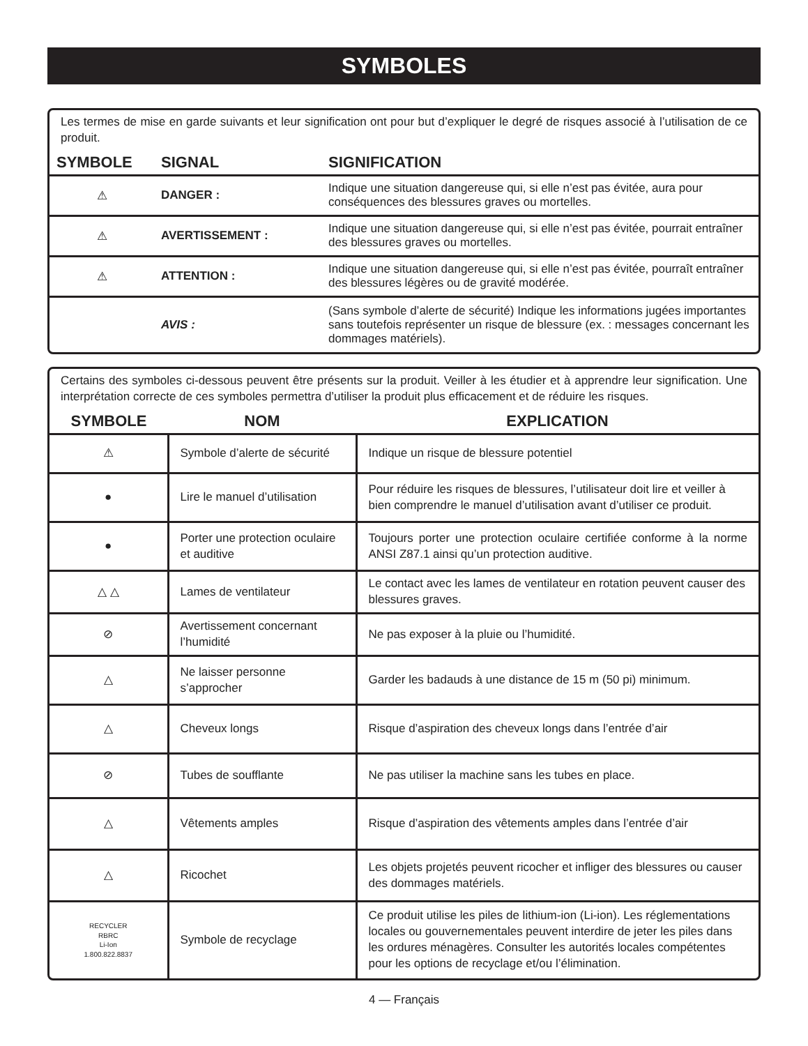SYMBOLES
Les termes de mise en garde suivants et leur signification ont pour but d’expliquer le degré de risques associé à l’utilisation de ce produit.
| SYMBOLE | SIGNAL | SIGNIFICATION |
| --- | --- | --- |
| ⚠ | DANGER : | Indique une situation dangereuse qui, si elle n’est pas évitée, aura pour conséquences des blessures graves ou mortelles. |
| ⚠ | AVERTISSEMENT : | Indique une situation dangereuse qui, si elle n’est pas évitée, pourrait entraîner des blessures graves ou mortelles. |
| ⚠ | ATTENTION : | Indique une situation dangereuse qui, si elle n’est pas évitée, pourraît entraîner des blessures légères ou de gravité modérée. |
| | AVIS : | (Sans symbole d’alerte de sécurité) Indique les informations jugées importantes sans toutefois représenter un risque de blessure (ex. : messages concernant les dommages matériels). |
Certains des symboles ci-dessous peuvent être présents sur la produit. Veiller à les étudier et à apprendre leur signification. Une interprétation correcte de ces symboles permettra d’utiliser la produit plus efficacement et de réduire les risques.
| SYMBOLE | NOM | EXPLICATION |
| --- | --- | --- |
| ⚠ | Symbole d’alerte de sécurité | Indique un risque de blessure potentiel |
| ● | Lire le manuel d’utilisation | Pour réduire les risques de blessures, l’utilisateur doit lire et veiller à bien comprendre le manuel d’utilisation avant d’utiliser ce produit. |
| ● | Porter une protection oculaire et auditive | Toujours porter une protection oculaire certifiée conforme à la norme ANSI Z87.1 ainsi qu’un protection auditive. |
| △ △ | Lames de ventilateur | Le contact avec les lames de ventilateur en rotation peuvent causer des blessures graves. |
| ⊘ | Avertissement concernant l’humidité | Ne pas exposer à la pluie ou l’humidité. |
| △ | Ne laisser personne s’approcher | Garder les badauds à une distance de 15 m (50 pi) minimum. |
| △ | Cheveux longs | Risque d’aspiration des cheveux longs dans l’entrée d’air |
| ⊘ | Tubes de soufflante | Ne pas utiliser la machine sans les tubes en place. |
| △ | Vêtements amples | Risque d’aspiration des vêtements amples dans l’entrée d’air |
| △ | Ricochet | Les objets projetés peuvent ricocher et infliger des blessures ou causer des dommages matériels. |
| RECYCLER RBRC Li-Ion 1.800.822.8837 | Symbole de recyclage | Ce produit utilise les piles de lithium-ion (Li-ion). Les réglementations locales ou gouvernementales peuvent interdire de jeter les piles dans les ordures ménagères. Consulter les autorités locales compétentes pour les options de recyclage et/ou l’élimination. |
4 — Français